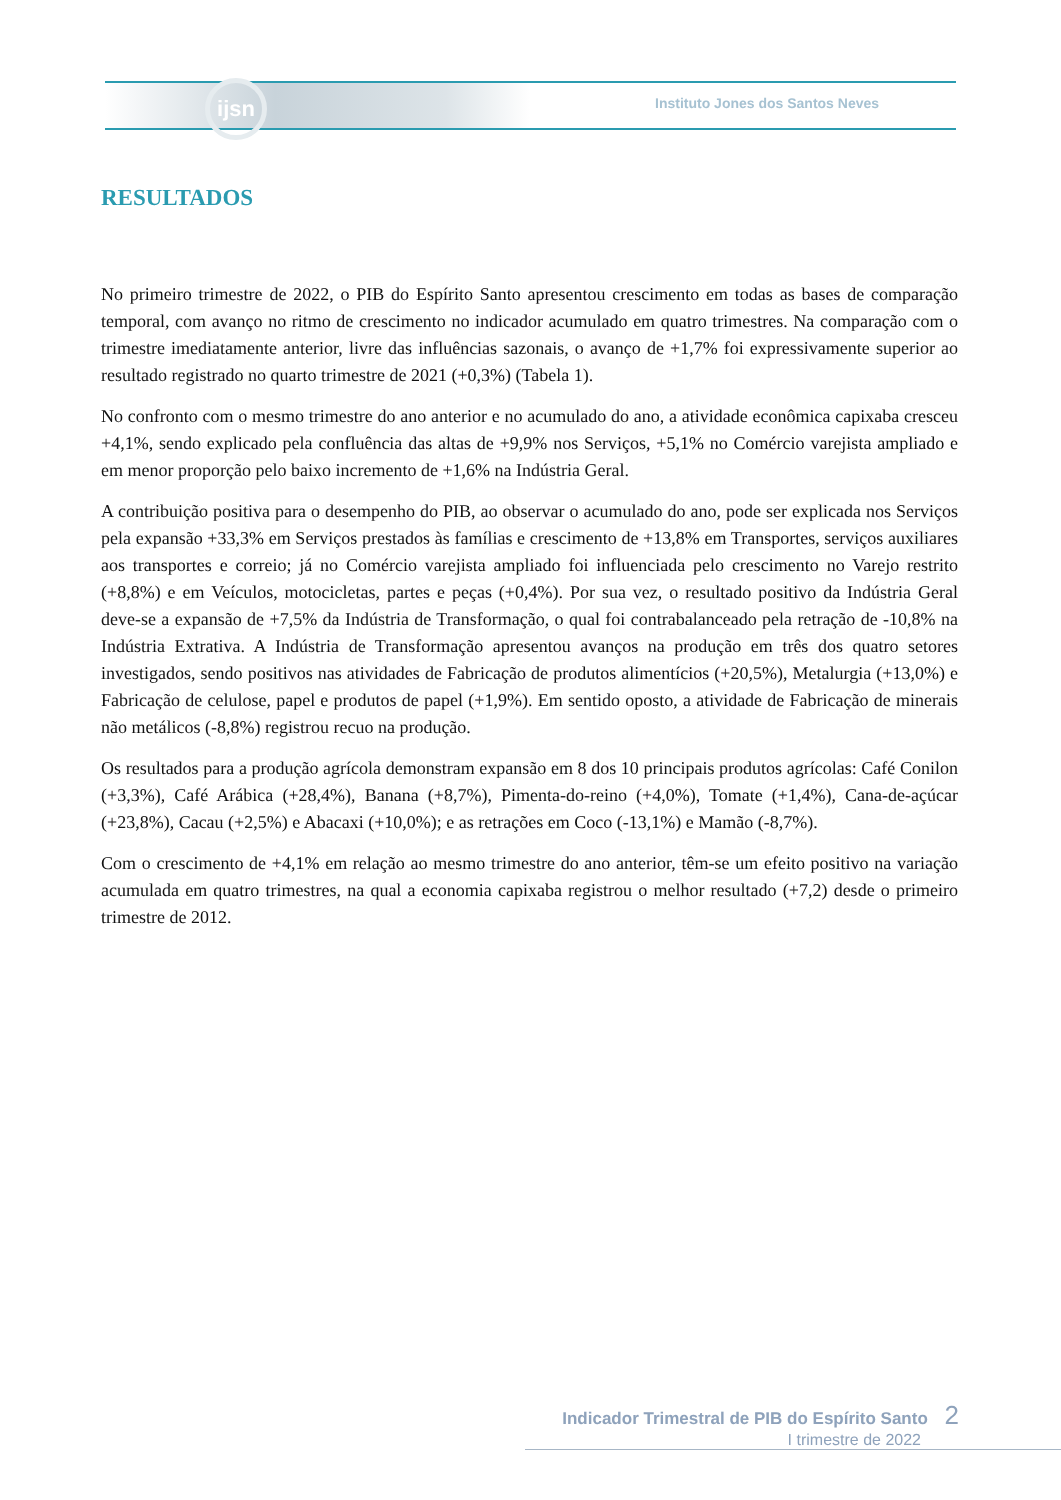ijsn
Instituto Jones dos Santos Neves
RESULTADOS
No primeiro trimestre de 2022, o PIB do Espírito Santo apresentou crescimento em todas as bases de comparação temporal, com avanço no ritmo de crescimento no indicador acumulado em quatro trimestres. Na comparação com o trimestre imediatamente anterior, livre das influências sazonais, o avanço de +1,7% foi expressivamente superior ao resultado registrado no quarto trimestre de 2021 (+0,3%) (Tabela 1).
No confronto com o mesmo trimestre do ano anterior e no acumulado do ano, a atividade econômica capixaba cresceu +4,1%, sendo explicado pela confluência das altas de +9,9% nos Serviços, +5,1% no Comércio varejista ampliado e em menor proporção pelo baixo incremento de +1,6% na Indústria Geral.
A contribuição positiva para o desempenho do PIB, ao observar o acumulado do ano, pode ser explicada nos Serviços pela expansão +33,3% em Serviços prestados às famílias e crescimento de +13,8% em Transportes, serviços auxiliares aos transportes e correio; já no Comércio varejista ampliado foi influenciada pelo crescimento no Varejo restrito (+8,8%) e em Veículos, motocicletas, partes e peças (+0,4%). Por sua vez, o resultado positivo da Indústria Geral deve-se a expansão de +7,5% da Indústria de Transformação, o qual foi contrabalanceado pela retração de -10,8% na Indústria Extrativa. A Indústria de Transformação apresentou avanços na produção em três dos quatro setores investigados, sendo positivos nas atividades de Fabricação de produtos alimentícios (+20,5%), Metalurgia (+13,0%) e Fabricação de celulose, papel e produtos de papel (+1,9%). Em sentido oposto, a atividade de Fabricação de minerais não metálicos (-8,8%) registrou recuo na produção.
Os resultados para a produção agrícola demonstram expansão em 8 dos 10 principais produtos agrícolas: Café Conilon (+3,3%), Café Arábica (+28,4%), Banana (+8,7%), Pimenta-do-reino (+4,0%), Tomate (+1,4%), Cana-de-açúcar (+23,8%), Cacau (+2,5%) e Abacaxi (+10,0%); e as retrações em Coco (-13,1%) e Mamão (-8,7%).
Com o crescimento de +4,1% em relação ao mesmo trimestre do ano anterior, têm-se um efeito positivo na variação acumulada em quatro trimestres, na qual a economia capixaba registrou o melhor resultado (+7,2) desde o primeiro trimestre de 2012.
Indicador Trimestral de PIB do Espírito Santo 2
I trimestre de 2022